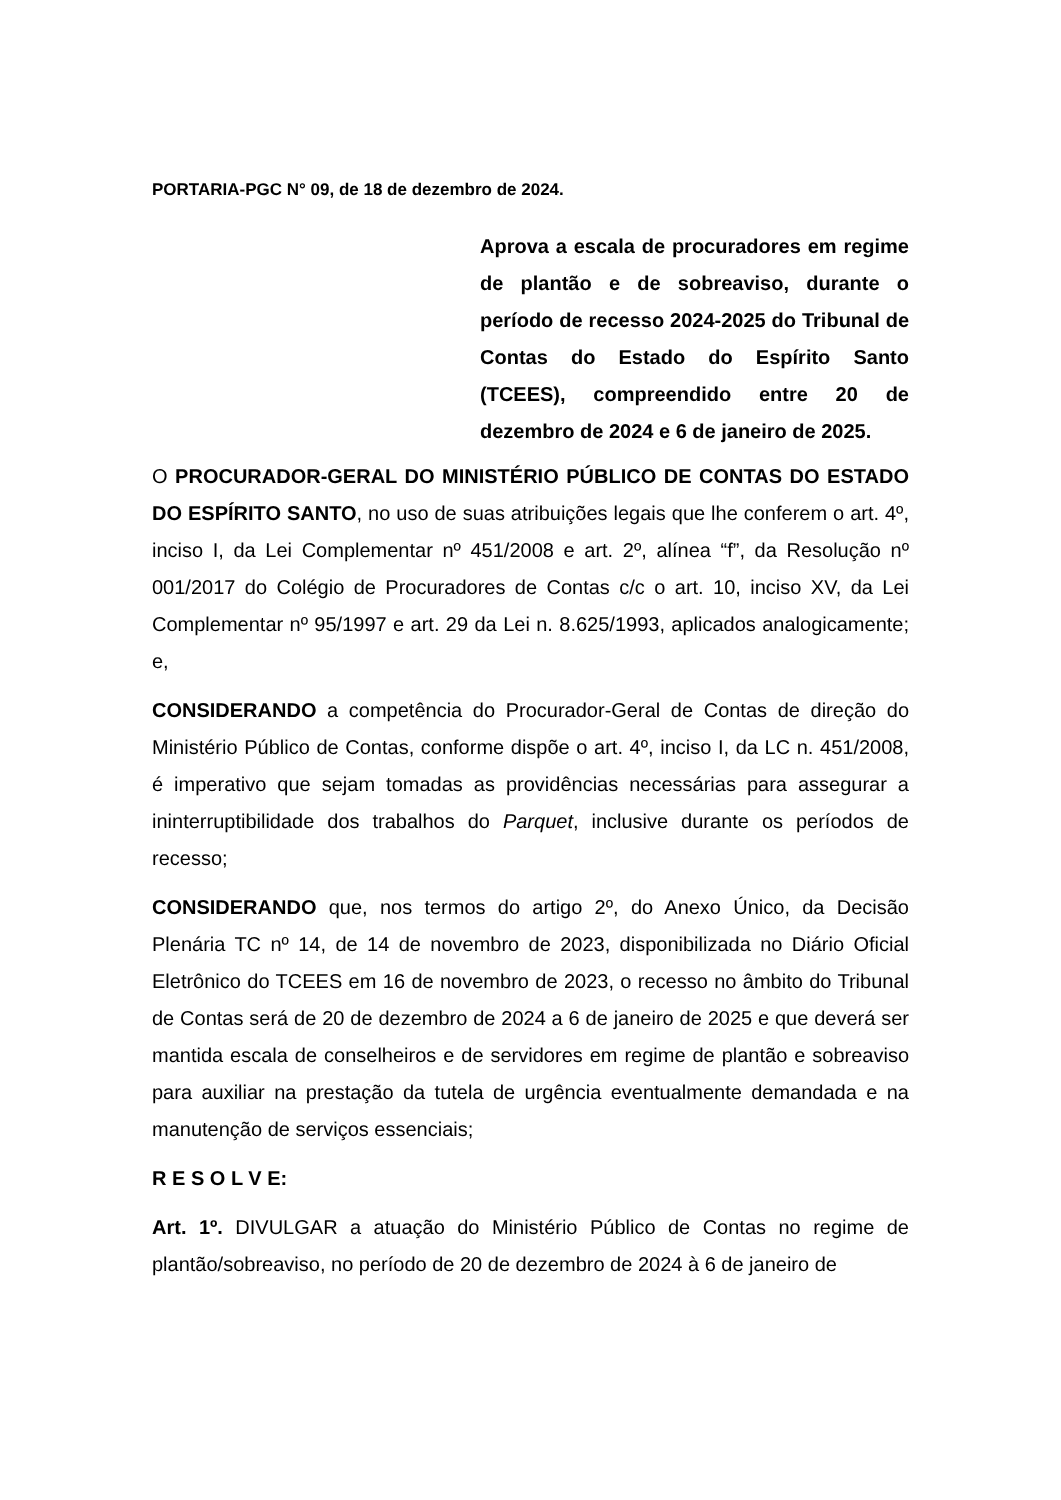PORTARIA-PGC N° 09, de 18 de dezembro de 2024.
Aprova a escala de procuradores em regime de plantão e de sobreaviso, durante o período de recesso 2024-2025 do Tribunal de Contas do Estado do Espírito Santo (TCEES), compreendido entre 20 de dezembro de 2024 e 6 de janeiro de 2025.
O PROCURADOR-GERAL DO MINISTÉRIO PÚBLICO DE CONTAS DO ESTADO DO ESPÍRITO SANTO, no uso de suas atribuições legais que lhe conferem o art. 4º, inciso I, da Lei Complementar nº 451/2008 e art. 2º, alínea “f”, da Resolução nº 001/2017 do Colégio de Procuradores de Contas c/c o art. 10, inciso XV, da Lei Complementar nº 95/1997 e art. 29 da Lei n. 8.625/1993, aplicados analogicamente; e,
CONSIDERANDO a competência do Procurador-Geral de Contas de direção do Ministério Público de Contas, conforme dispõe o art. 4º, inciso I, da LC n. 451/2008, é imperativo que sejam tomadas as providências necessárias para assegurar a ininterruptibilidade dos trabalhos do Parquet, inclusive durante os períodos de recesso;
CONSIDERANDO que, nos termos do artigo 2º, do Anexo Único, da Decisão Plenária TC nº 14, de 14 de novembro de 2023, disponibilizada no Diário Oficial Eletrônico do TCEES em 16 de novembro de 2023, o recesso no âmbito do Tribunal de Contas será de 20 de dezembro de 2024 a 6 de janeiro de 2025 e que deverá ser mantida escala de conselheiros e de servidores em regime de plantão e sobreaviso para auxiliar na prestação da tutela de urgência eventualmente demandada e na manutenção de serviços essenciais;
R E S O L V E:
Art. 1º. DIVULGAR a atuação do Ministério Público de Contas no regime de plantão/sobreaviso, no período de 20 de dezembro de 2024 à 6 de janeiro de